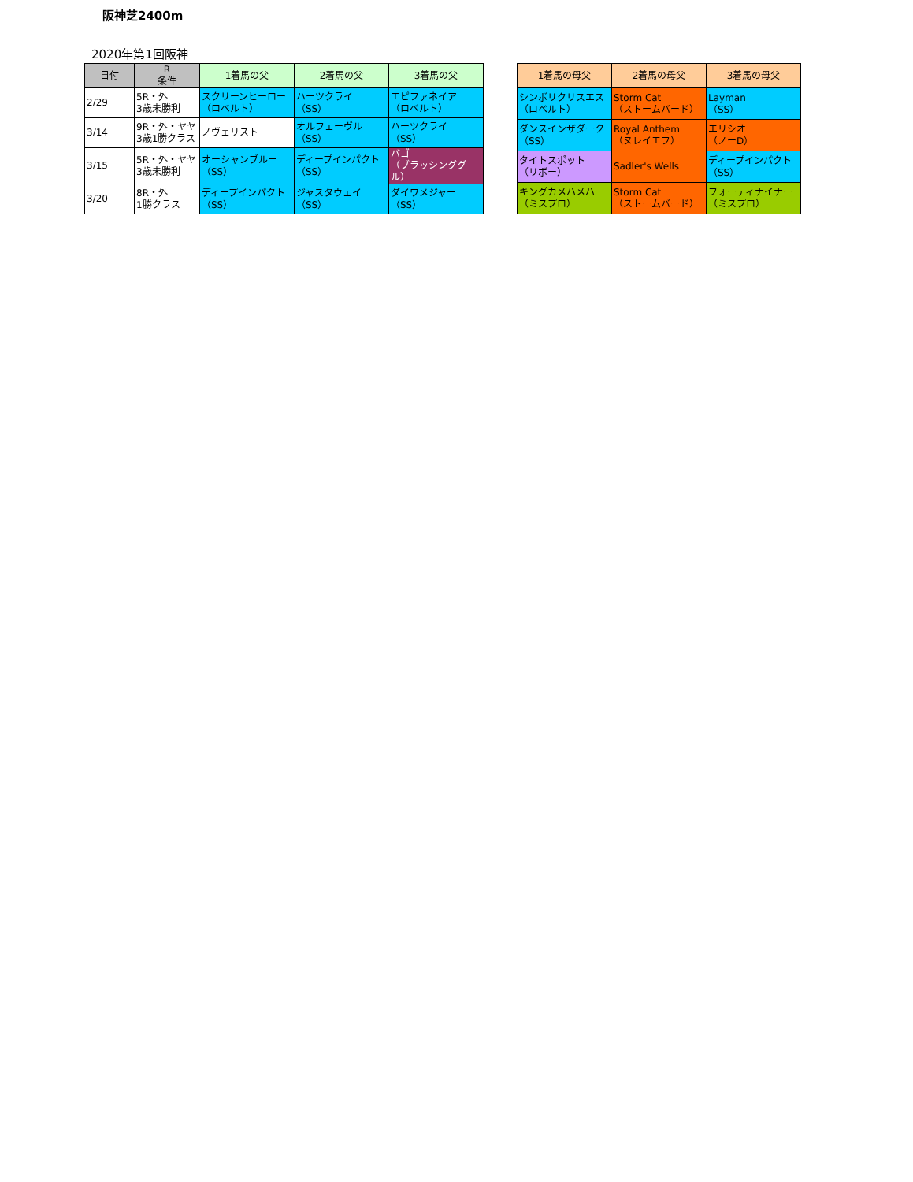阪神芝2400m
2020年第1回阪神
| 日付 | R 条件 | 1着馬の父 | 2着馬の父 | 3着馬の父 |
| --- | --- | --- | --- | --- |
| 2/29 | 5R・外 3歳未勝利 | スクリーンヒーロー （ロベルト） | ハーツクライ （SS） | エピファネイア （ロベルト） |
| 3/14 | 9R・外・ヤヤ 3歳1勝クラス | ノヴェリスト | オルフェーヴル （SS） | ハーツクライ （SS） |
| 3/15 | 5R・外・ヤヤ 3歳未勝利 | オーシャンブルー （SS） | ディープインパクト （SS） | バゴ （ブラッシンググル） |
| 3/20 | 8R・外 1勝クラス | ディープインパクト （SS） | ジャスタウェイ （SS） | ダイワメジャー （SS） |
| 1着馬の母父 | 2着馬の母父 | 3着馬の母父 |
| --- | --- | --- |
| シンボリクリスエス （ロベルト） | Storm Cat （ストームバード） | Layman （SS） |
| ダンスインザダーク （SS） | Royal Anthem （ヌレイエフ） | エリシオ （ノーD） |
| タイトスポット （リボー） | Sadler's Wells | ディープインパクト （SS） |
| キングカメハメハ （ミスプロ） | Storm Cat （ストームバード） | フォーティナイナー （ミスプロ） |